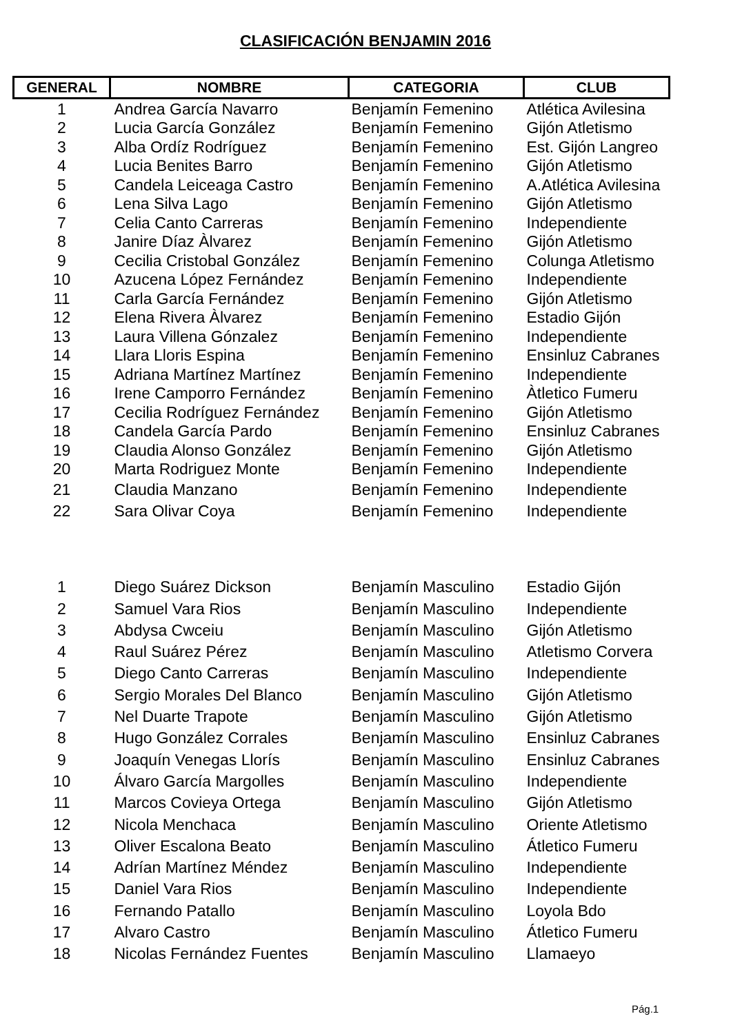CLASIFICACIÓN BENJAMIN 2016
| GENERAL | NOMBRE | CATEGORIA | CLUB |
| --- | --- | --- | --- |
| 1 | Andrea García Navarro | Benjamín Femenino | Atlética Avilesina |
| 2 | Lucia García González | Benjamín Femenino | Gijón Atletismo |
| 3 | Alba Ordíz Rodríguez | Benjamín Femenino | Est. Gijón Langreo |
| 4 | Lucia Benites Barro | Benjamín Femenino | Gijón Atletismo |
| 5 | Candela Leiceaga Castro | Benjamín Femenino | A.Atlética Avilesina |
| 6 | Lena Silva Lago | Benjamín Femenino | Gijón Atletismo |
| 7 | Celia Canto Carreras | Benjamín Femenino | Independiente |
| 8 | Janire Díaz Àlvarez | Benjamín Femenino | Gijón Atletismo |
| 9 | Cecilia Cristobal González | Benjamín Femenino | Colunga Atletismo |
| 10 | Azucena López Fernández | Benjamín Femenino | Independiente |
| 11 | Carla García Fernández | Benjamín Femenino | Gijón Atletismo |
| 12 | Elena Rivera Àlvarez | Benjamín Femenino | Estadio Gijón |
| 13 | Laura Villena Gónzalez | Benjamín Femenino | Independiente |
| 14 | Llara Lloris Espina | Benjamín Femenino | Ensinluz Cabranes |
| 15 | Adriana Martínez Martínez | Benjamín Femenino | Independiente |
| 16 | Irene Camporro Fernández | Benjamín Femenino | Àtletico Fumeru |
| 17 | Cecilia Rodríguez Fernández | Benjamín Femenino | Gijón Atletismo |
| 18 | Candela García Pardo | Benjamín Femenino | Ensinluz Cabranes |
| 19 | Claudia Alonso González | Benjamín Femenino | Gijón Atletismo |
| 20 | Marta Rodriguez Monte | Benjamín Femenino | Independiente |
| 21 | Claudia Manzano | Benjamín Femenino | Independiente |
| 22 | Sara Olivar Coya | Benjamín Femenino | Independiente |
| 1 | Diego Suárez Dickson | Benjamín Masculino | Estadio Gijón |
| 2 | Samuel Vara Rios | Benjamín Masculino | Independiente |
| 3 | Abdysa Cwceiu | Benjamín Masculino | Gijón Atletismo |
| 4 | Raul Suárez Pérez | Benjamín Masculino | Atletismo Corvera |
| 5 | Diego Canto Carreras | Benjamín Masculino | Independiente |
| 6 | Sergio Morales Del Blanco | Benjamín Masculino | Gijón Atletismo |
| 7 | Nel Duarte Trapote | Benjamín Masculino | Gijón Atletismo |
| 8 | Hugo González Corrales | Benjamín Masculino | Ensinluz Cabranes |
| 9 | Joaquín Venegas Llorís | Benjamín Masculino | Ensinluz Cabranes |
| 10 | Álvaro García Margolles | Benjamín Masculino | Independiente |
| 11 | Marcos Covieya Ortega | Benjamín Masculino | Gijón Atletismo |
| 12 | Nicola Menchaca | Benjamín Masculino | Oriente Atletismo |
| 13 | Oliver Escalona Beato | Benjamín Masculino | Átletico Fumeru |
| 14 | Adrían Martínez Méndez | Benjamín Masculino | Independiente |
| 15 | Daniel Vara Rios | Benjamín Masculino | Independiente |
| 16 | Fernando Patallo | Benjamín Masculino | Loyola Bdo |
| 17 | Alvaro Castro | Benjamín Masculino | Átletico Fumeru |
| 18 | Nicolas Fernández Fuentes | Benjamín Masculino | Llamaeyo |
Pág.1